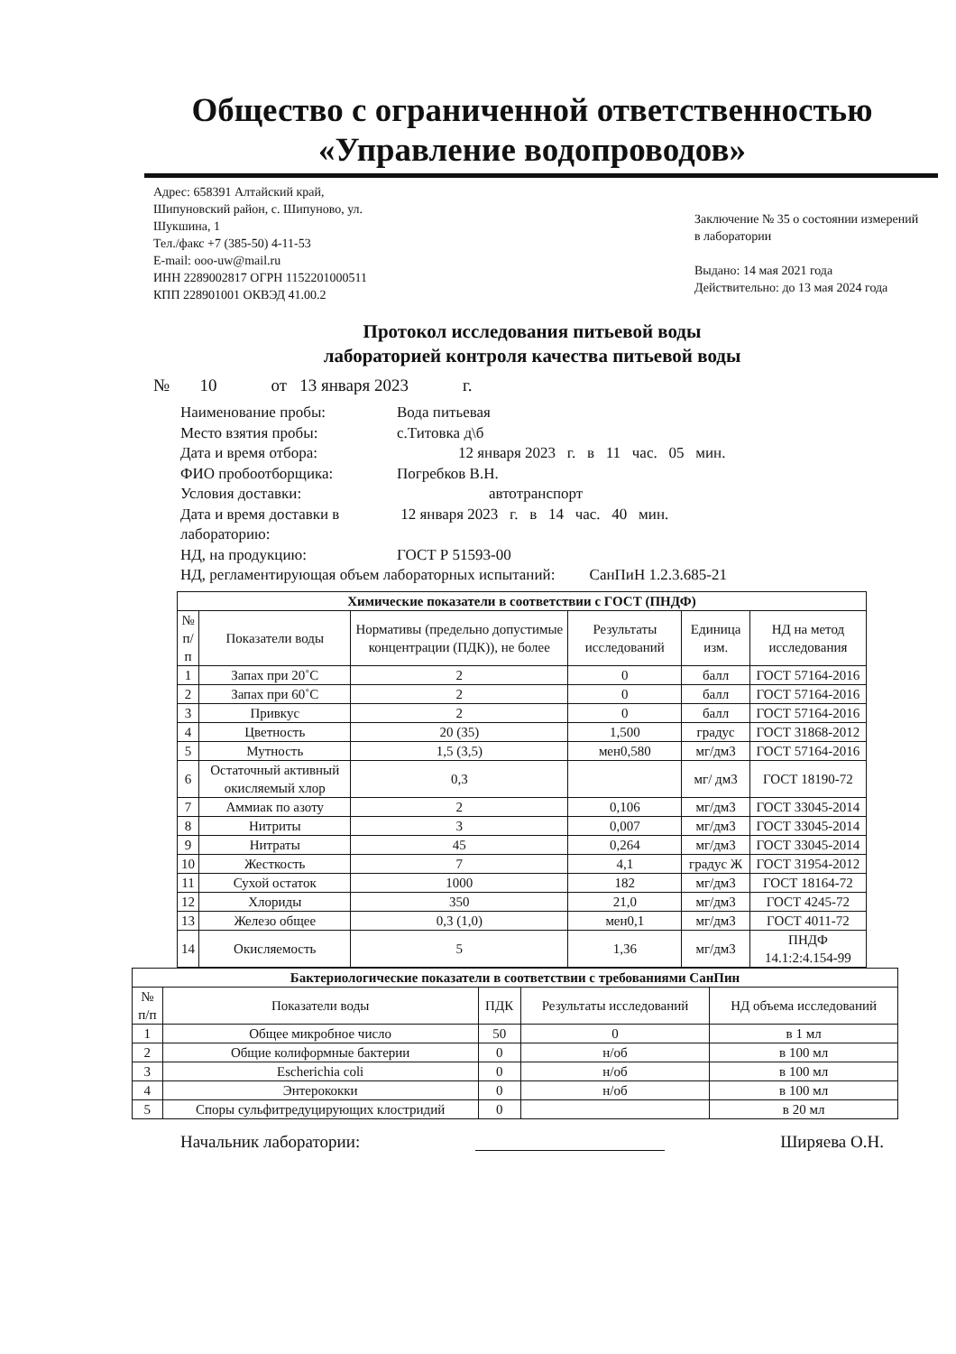Общество с ограниченной ответственностью
«Управление водопроводов»
Адрес: 658391 Алтайский край,
Шипуновский район, с. Шипуново, ул.
Шукшина, 1
Тел./факс +7 (385-50) 4-11-53
E-mail: ooo-uw@mail.ru
ИНН 2289002817 ОГРН 1152201000511
КПП 228901001 ОКВЭД 41.00.2
Заключение № 35 о состоянии измерений в лаборатории
Выдано: 14 мая 2021 года
Действительно: до 13 мая 2024 года
Протокол исследования питьевой воды
лабораторией контроля качества питьевой воды
№ 10 от 13 января 2023 г.
Наименование пробы: Вода питьевая
Место взятия пробы: с.Титовка д\б
Дата и время отбора: 12 января 2023 г. в 11 час. 05 мин.
ФИО пробоотборщика: Погребков В.Н.
Условия доставки: автотранспорт
Дата и время доставки в лабораторию: 12 января 2023 г. в 14 час. 40 мин.
НД, на продукцию: ГОСТ Р 51593-00
НД, регламентирующая объем лабораторных испытаний: СанПиН 1.2.3.685-21
| Химические показатели в соответствии с ГОСТ (ПНДФ) | | | | | |
| --- | --- | --- | --- | --- | --- |
| № п/п | Показатели воды | Нормативы (предельно допустимые концентрации (ПДК)), не более | Результаты исследований | Единица изм. | НД на метод исследования |
| 1 | Запах при 20˚С | 2 | 0 | балл | ГОСТ 57164-2016 |
| 2 | Запах при 60˚С | 2 | 0 | балл | ГОСТ 57164-2016 |
| 3 | Привкус | 2 | 0 | балл | ГОСТ 57164-2016 |
| 4 | Цветность | 20 (35) | 1,500 | градус | ГОСТ 31868-2012 |
| 5 | Мутность | 1,5 (3,5) | мен0,580 | мг/дм3 | ГОСТ 57164-2016 |
| 6 | Остаточный активный окисляемый хлор | 0,3 | | мг/ дм3 | ГОСТ 18190-72 |
| 7 | Аммиак по азоту | 2 | 0,106 | мг/дм3 | ГОСТ 33045-2014 |
| 8 | Нитриты | 3 | 0,007 | мг/дм3 | ГОСТ 33045-2014 |
| 9 | Нитраты | 45 | 0,264 | мг/дм3 | ГОСТ 33045-2014 |
| 10 | Жесткость | 7 | 4,1 | градус Ж | ГОСТ 31954-2012 |
| 11 | Сухой остаток | 1000 | 182 | мг/дм3 | ГОСТ 18164-72 |
| 12 | Хлориды | 350 | 21,0 | мг/дм3 | ГОСТ 4245-72 |
| 13 | Железо общее | 0,3 (1,0) | мен0,1 | мг/дм3 | ГОСТ 4011-72 |
| 14 | Окисляемость | 5 | 1,36 | мг/дм3 | ПНДФ 14.1:2:4.154-99 |
| Бактериологические показатели в соответствии с требованиями СанПин | | | | |
| --- | --- | --- | --- | --- |
| № п/п | Показатели воды | ПДК | Результаты исследований | НД объема исследований |
| 1 | Общее микробное число | 50 | 0 | в 1 мл |
| 2 | Общие колиформные бактерии | 0 | н/об | в 100 мл |
| 3 | Escherichia coli | 0 | н/об | в 100 мл |
| 4 | Энтерококки | 0 | н/об | в 100 мл |
| 5 | Споры сульфитредуцирующих клостридий | 0 | | в 20 мл |
Начальник лаборатории: Ширяева О.Н.